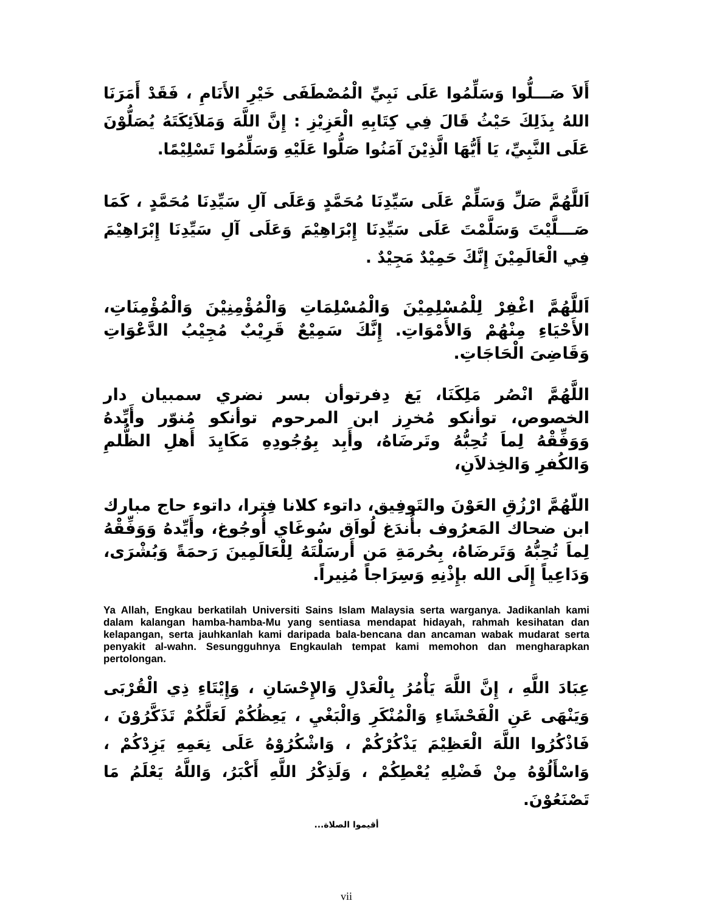أَلاَ صَـــلُّوا وَسَلِّمُوا عَلَى نَبِيِّ الْمُصْطَفَى خَيْرِ الأَنَامِ ، فَقَدْ أَمَرَنَا اللهُ بِذَلِكَ حَيْثُ قَالَ فِي كِتَابِهِ الْعَزِيْزِ : إِنَّ اللَّهَ وَمَلاَئِكَتَهُ يُصَلُّوْنَ عَلَى النَّبِيِّ، يَا أَيُّهَا الَّذِيْنَ آمَنُوا صَلُّوا عَلَيْهِ وَسَلِّمُوا تَسْلِيْمًا.
اَللَّهُمَّ صَلِّ وَسَلِّمْ عَلَى سَيِّدِنَا مُحَمَّدٍ وَعَلَى آلِ سَيِّدِنَا مُحَمَّدٍ ، كَمَا صَـــلَّيْتَ وَسَلَّمْتَ عَلَى سَيِّدِنَا إِبْرَاهِيْمَ وَعَلَى آلِ سَيِّدِنَا إِبْرَاهِيْمَ فِي الْعَالَمِيْنَ إِنَّكَ حَمِيْدٌ مَجِيْدٌ .
اَللَّهُمَّ اغْفِرْ لِلْمُسْلِمِيْنَ وَالْمُسْلِمَاتِ وَالْمُؤْمِنِيْنَ وَالْمُؤْمِنَاتِ، الأَحْيَاءِ مِنْهُمْ وَالأَمْوَاتِ. إِنَّكَ سَمِيْعٌ قَرِيْبٌ مُجِيْبُ الدَّعْوَاتِ وَقَاضِىَ الْحَاجَاتِ.
اللَّهُمَّ انْصُر مَلِكَنَا، يَغ دِفرتوأن بسر نضري سمبيان دار الخصوص، توأنكو مُخرِز ابن المرحوم توأنكو مُنوّر وأَيِّدهُ وَوَفِّقْهُ لِماَ تُحِبُّهُ وتَرضَاهُ، وأَبِد بِوُجُودِهِ مَكَايِدَ أَهلِ الظُّلمِ وَالكُفرِ وَالخِذلاَنِ،
اللّهُمَّ ارْزُقِ العَوْنَ والتَوفِيق، داتوء كلانا فِترا، داتوء حاج مبارك ابن ضحاك المَعرُوف بأُندَغ لُواَق سُوغَاي أُوجُوغ، وأَيِّدهُ وَوَفِّقْهُ لِماَ تُحِبُّهُ وَتَرضَاهُ، بِحُرمَةِ مَن أَرسَلْتَهُ لِلْعَالَمِينَ رَحمَةً وَبُشْرَى، وَدَاعِياً إِلَى الله بإِذْنِهِ وَسِرَاجاً مُنِيراً.
Ya Allah, Engkau berkatilah Universiti Sains Islam Malaysia serta warganya. Jadikanlah kami dalam kalangan hamba-hamba-Mu yang sentiasa mendapat hidayah, rahmah kesihatan dan kelapangan, serta jauhkanlah kami daripada bala-bencana dan ancaman wabak mudarat serta penyakit al-wahn. Sesungguhnya Engkaulah tempat kami memohon dan mengharapkan pertolongan.
عِبَادَ اللَّهِ ، إِنَّ اللَّهَ يَأْمُرُ بِالْعَدْلِ وَالإِحْسَانِ ، وَإِيْتَاءِ ذِي الْقُرْبَى وَيَنْهَى عَنِ الْفَحْشَاءِ وَالْمُنْكَرِ وَالْبَغْيِ ، يَعِظُكُمْ لَعَلَّكُمْ تَذَكَّرُوْنَ ، فَاذْكُرُوا اللَّهَ الْعَظِيْمَ يَذْكُرْكُمْ ، وَاشْكُرُوْهُ عَلَى نِعَمِهِ يَزِدْكُمْ ، وَاسْأَلُوْهُ مِنْ فَضْلِهِ يُعْطِكُمْ ، وَلَذِكْرُ اللَّهِ أَكْبَرُ، وَاللَّهُ يَعْلَمُ مَا تَصْنَعُوْنَ.
أقيموا الصلاة...
vii